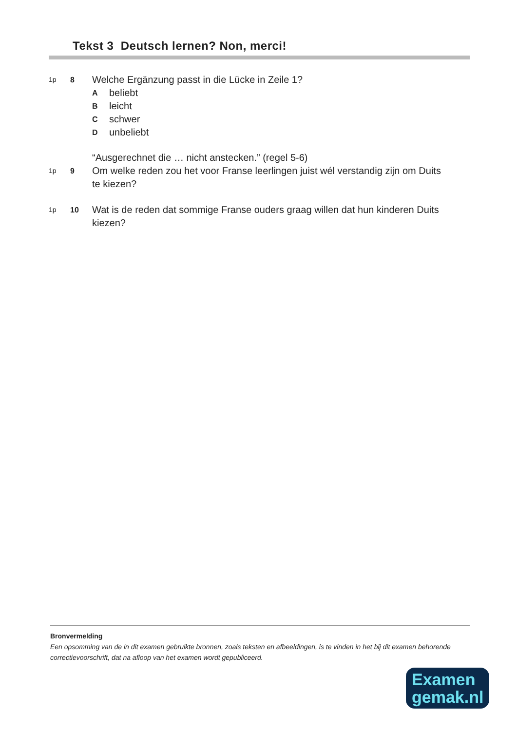Tekst 3 Deutsch lernen? Non, merci!
1p 8
Welche Ergänzung passt in die Lücke in Zeile 1?
Abeliebt
Bleicht
Cschwer
Dunbeliebt
“Ausgerechnet die … nicht anstecken.” (regel 5-6)
1p 9
Om welke reden zou het voor Franse leerlingen juist wél verstandig zijn om Duits te kiezen?
1p 10
Wat is de reden dat sommige Franse ouders graag willen dat hun kinderen Duits kiezen?
Bronvermelding
Een opsomming van de in dit examen gebruikte bronnen, zoals teksten en afbeeldingen, is te vinden in het bij dit examen behorende correctievoorschrift, dat na afloop van het examen wordt gepubliceerd.
Examen
gemak.nl